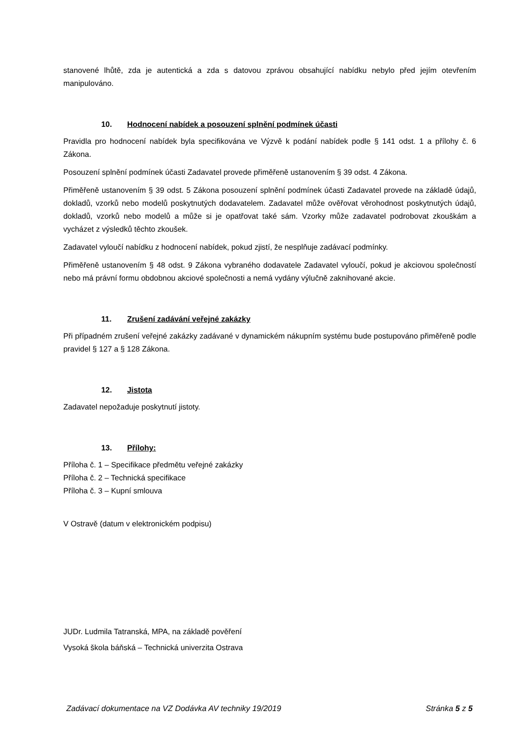stanovené lhůtě, zda je autentická a zda s datovou zprávou obsahující nabídku nebylo před jejím otevřením manipulováno.
10. Hodnocení nabídek a posouzení splnění podmínek účasti
Pravidla pro hodnocení nabídek byla specifikována ve Výzvě k podání nabídek podle § 141 odst. 1 a přílohy č. 6 Zákona.
Posouzení splnění podmínek účasti Zadavatel provede přiměřeně ustanovením § 39 odst. 4 Zákona.
Přiměřeně ustanovením § 39 odst. 5 Zákona posouzení splnění podmínek účasti Zadavatel provede na základě údajů, dokladů, vzorků nebo modelů poskytnutých dodavatelem. Zadavatel může ověřovat věrohodnost poskytnutých údajů, dokladů, vzorků nebo modelů a může si je opatřovat také sám. Vzorky může zadavatel podrobovat zkouškám a vycházet z výsledků těchto zkoušek.
Zadavatel vyloučí nabídku z hodnocení nabídek, pokud zjistí, že nesplňuje zadávací podmínky.
Přiměřeně ustanovením § 48 odst. 9 Zákona vybraného dodavatele Zadavatel vyloučí, pokud je akciovou společností nebo má právní formu obdobnou akciové společnosti a nemá vydány výlučně zaknihované akcie.
11. Zrušení zadávání veřejné zakázky
Při případném zrušení veřejné zakázky zadávané v dynamickém nákupním systému bude postupováno přiměřeně podle pravidel § 127 a § 128 Zákona.
12. Jistota
Zadavatel nepožaduje poskytnutí jistoty.
13. Přílohy:
Příloha č. 1 – Specifikace předmětu veřejné zakázky
Příloha č. 2 – Technická specifikace
Příloha č. 3 – Kupní smlouva
V Ostravě (datum v elektronickém podpisu)
JUDr. Ludmila Tatranská, MPA, na základě pověření
Vysoká škola báňská – Technická univerzita Ostrava
Zadávací dokumentace na VZ Dodávka AV techniky 19/2019 Stránka 5 z 5